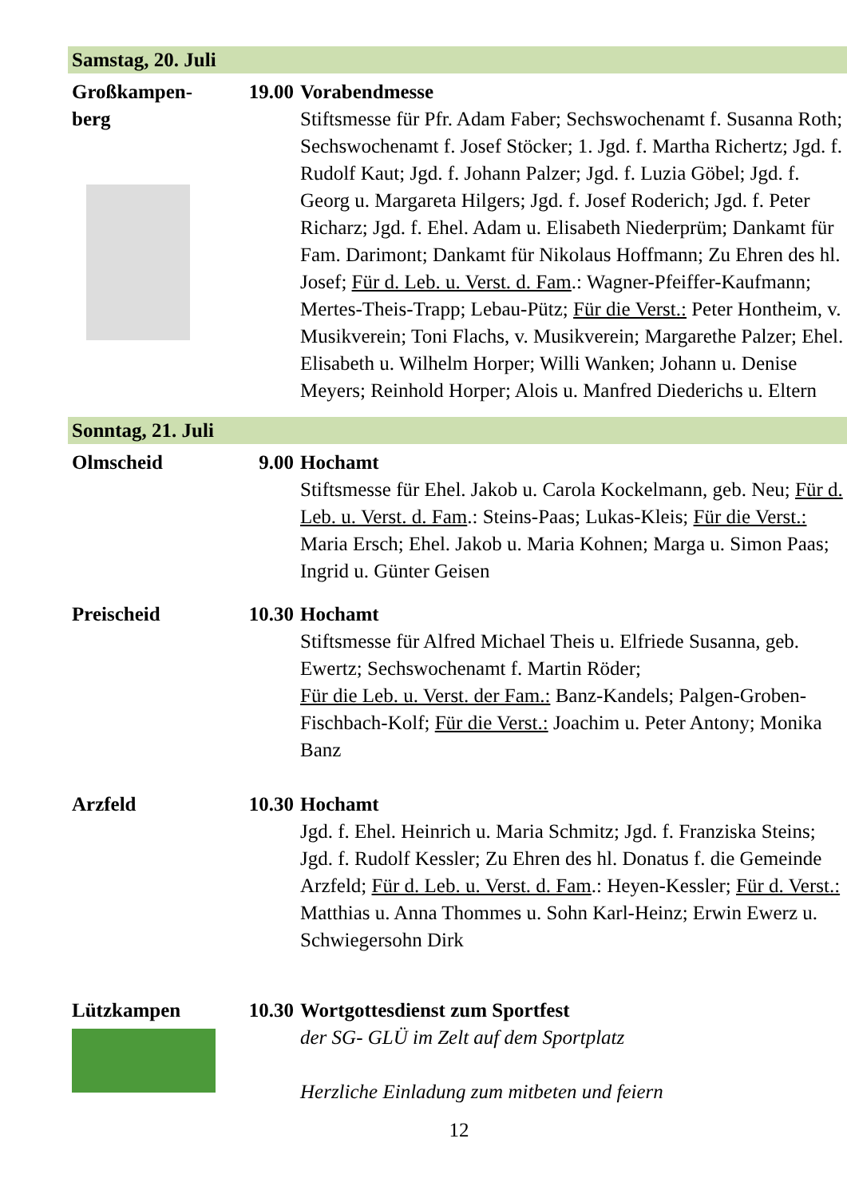Samstag, 20. Juli
Großkampen-
berg
19.00 Vorabendmesse
Stiftsmesse für Pfr. Adam Faber; Sechswochenamt f. Susanna Roth; Sechswochenamt f. Josef Stöcker; 1. Jgd. f. Martha Richertz; Jgd. f. Rudolf Kaut; Jgd. f. Johann Palzer; Jgd. f. Luzia Göbel; Jgd. f. Georg u. Margareta Hilgers; Jgd. f. Josef Roderich; Jgd. f. Peter Richarz; Jgd. f. Ehel. Adam u. Elisabeth Niederprüm; Dankamt für Fam. Darimont; Dankamt für Nikolaus Hoffmann; Zu Ehren des hl. Josef; Für d. Leb. u. Verst. d. Fam.: Wagner-Pfeiffer-Kaufmann; Mertes-Theis-Trapp; Lebau-Pütz; Für die Verst.: Peter Hontheim, v. Musikverein; Toni Flachs, v. Musikverein; Margarethe Palzer; Ehel. Elisabeth u. Wilhelm Horper; Willi Wanken; Johann u. Denise Meyers; Reinhold Horper; Alois u. Manfred Diederichs u. Eltern
Sonntag, 21. Juli
Olmscheid 9.00 Hochamt
Stiftsmesse für Ehel. Jakob u. Carola Kockelmann, geb. Neu; Für d. Leb. u. Verst. d. Fam.: Steins-Paas; Lukas-Kleis; Für die Verst.: Maria Ersch; Ehel. Jakob u. Maria Kohnen; Marga u. Simon Paas; Ingrid u. Günter Geisen
Preischeid 10.30 Hochamt
Stiftsmesse für Alfred Michael Theis u. Elfriede Susanna, geb. Ewertz; Sechswochenamt f. Martin Röder;
Für die Leb. u. Verst. der Fam.: Banz-Kandels; Palgen-Groben-Fischbach-Kolf; Für die Verst.: Joachim u. Peter Antony; Monika Banz
Arzfeld 10.30 Hochamt
Jgd. f. Ehel. Heinrich u. Maria Schmitz; Jgd. f. Franziska Steins; Jgd. f. Rudolf Kessler; Zu Ehren des hl. Donatus f. die Gemeinde Arzfeld; Für d. Leb. u. Verst. d. Fam.: Heyen-Kessler; Für d. Verst.: Matthias u. Anna Thommes u. Sohn Karl-Heinz; Erwin Ewerz u. Schwiegersohn Dirk
Lützkampen 10.30 Wortgottesdienst zum Sportfest
der SG- GLÜ im Zelt auf dem Sportplatz
Herzliche Einladung zum mitbeten und feiern
12